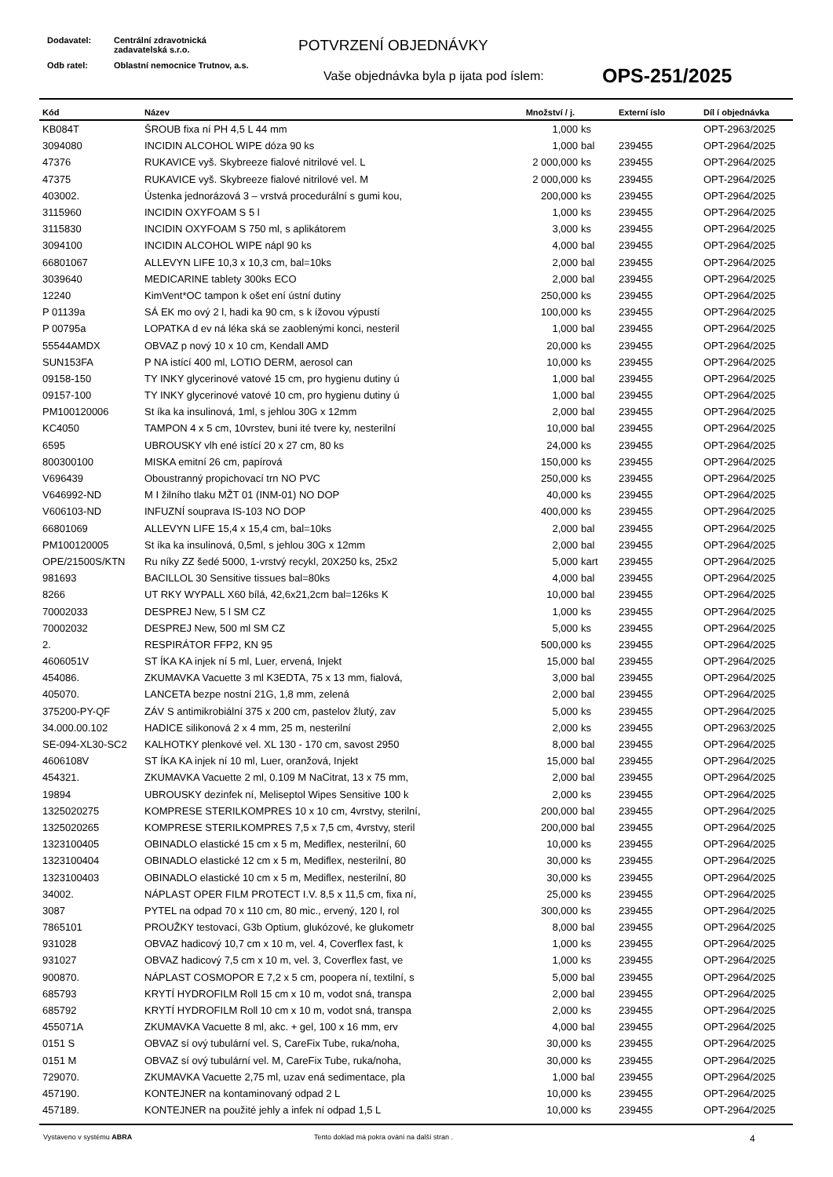Dodavatel: Centrální zdravotnická
zadavatelská s.r.o.
Odb ratel: Oblastní nemocnice Trutnov, a.s.
POTVRZENÍ OBJEDNÁVKY
Vaše objednávka byla p ijata pod íslem:
OPS-251/2025
| Kód | Název | Množství / j. | | Externí íslo | Díl í objednávka |
| --- | --- | --- | --- | --- | --- |
| KB084T | ŠROUB fixa ní PH 4,5 L 44 mm | 1,000 | ks | | OPT-2963/2025 |
| 3094080 | INCIDIN ALCOHOL WIPE dóza 90 ks | 1,000 | bal | 239455 | OPT-2964/2025 |
| 47376 | RUKAVICE vyš. Skybreeze fialové nitrilové vel. L | 2 000,000 | ks | 239455 | OPT-2964/2025 |
| 47375 | RUKAVICE vyš. Skybreeze fialové nitrilové vel. M | 2 000,000 | ks | 239455 | OPT-2964/2025 |
| 403002. | Ústenka jednorázová 3 – vrstvá procedurální s gumi kou, | 200,000 | ks | 239455 | OPT-2964/2025 |
| 3115960 | INCIDIN OXYFOAM S 5 l | 1,000 | ks | 239455 | OPT-2964/2025 |
| 3115830 | INCIDIN OXYFOAM S 750 ml, s aplikátorem | 3,000 | ks | 239455 | OPT-2964/2025 |
| 3094100 | INCIDIN ALCOHOL WIPE nápl 90 ks | 4,000 | bal | 239455 | OPT-2964/2025 |
| 66801067 | ALLEVYN LIFE 10,3 x 10,3 cm, bal=10ks | 2,000 | bal | 239455 | OPT-2964/2025 |
| 3039640 | MEDICARINE tablety 300ks ECO | 2,000 | bal | 239455 | OPT-2964/2025 |
| 12240 | KimVent*OC tampon k ošet ení ústní dutiny | 250,000 | ks | 239455 | OPT-2964/2025 |
| P 01139a | SÁ EK mo ový 2 l, hadi ka 90 cm, s k ížovou výpustí | 100,000 | ks | 239455 | OPT-2964/2025 |
| P 00795a | LOPATKA d ev ná léka ská se zaoblenými konci, nesteril | 1,000 | bal | 239455 | OPT-2964/2025 |
| 55544AMDX | OBVAZ p nový 10 x 10 cm, Kendall AMD | 20,000 | ks | 239455 | OPT-2964/2025 |
| SUN153FA | P NA istící 400 ml, LOTIO DERM, aerosol can | 10,000 | ks | 239455 | OPT-2964/2025 |
| 09158-150 | TY INKY glycerinové vatové 15 cm, pro hygienu dutiny ú | 1,000 | bal | 239455 | OPT-2964/2025 |
| 09157-100 | TY INKY glycerinové vatové 10 cm, pro hygienu dutiny ú | 1,000 | bal | 239455 | OPT-2964/2025 |
| PM100120006 | St íka ka insulinová, 1ml, s jehlou 30G x 12mm | 2,000 | bal | 239455 | OPT-2964/2025 |
| KC4050 | TAMPON 4 x 5 cm, 10vrstev, buni ité tvere ky, nesterilní | 10,000 | bal | 239455 | OPT-2964/2025 |
| 6595 | UBROUSKY vlh ené istící 20 x 27 cm, 80 ks | 24,000 | ks | 239455 | OPT-2964/2025 |
| 800300100 | MISKA emitní 26 cm, papírová | 150,000 | ks | 239455 | OPT-2964/2025 |
| V696439 | Oboustranný propichovací trn NO PVC | 250,000 | ks | 239455 | OPT-2964/2025 |
| V646992-ND | M I žilního tlaku MŽT 01 (INM-01) NO DOP | 40,000 | ks | 239455 | OPT-2964/2025 |
| V606103-ND | INFUZNÍ souprava IS-103 NO DOP | 400,000 | ks | 239455 | OPT-2964/2025 |
| 66801069 | ALLEVYN LIFE 15,4 x 15,4 cm, bal=10ks | 2,000 | bal | 239455 | OPT-2964/2025 |
| PM100120005 | St íka ka insulinová, 0,5ml, s jehlou 30G x 12mm | 2,000 | bal | 239455 | OPT-2964/2025 |
| OPE/21500S/KTN | Ru níky ZZ šedé 5000, 1-vrstvý recykl, 20X250 ks, 25x2 | 5,000 | kart | 239455 | OPT-2964/2025 |
| 981693 | BACILLOL 30 Sensitive tissues bal=80ks | 4,000 | bal | 239455 | OPT-2964/2025 |
| 8266 | UT RKY WYPALL X60 bílá, 42,6x21,2cm bal=126ks K | 10,000 | bal | 239455 | OPT-2964/2025 |
| 70002033 | DESPREJ New, 5 l SM CZ | 1,000 | ks | 239455 | OPT-2964/2025 |
| 70002032 | DESPREJ New, 500 ml SM CZ | 5,000 | ks | 239455 | OPT-2964/2025 |
| 2. | RESPIRÁTOR FFP2, KN 95 | 500,000 | ks | 239455 | OPT-2964/2025 |
| 4606051V | ST ÍKA KA injek ní 5 ml, Luer, ervená, Injekt | 15,000 | bal | 239455 | OPT-2964/2025 |
| 454086. | ZKUMAVKA Vacuette 3 ml K3EDTA, 75 x 13 mm, fialová, | 3,000 | bal | 239455 | OPT-2964/2025 |
| 405070. | LANCETA bezpe nostní 21G, 1,8 mm, zelená | 2,000 | bal | 239455 | OPT-2964/2025 |
| 375200-PY-QF | ZÁV S antimikrobiální 375 x 200 cm, pastelov žlutý, zav | 5,000 | ks | 239455 | OPT-2964/2025 |
| 34.000.00.102 | HADICE silikonová 2 x 4 mm, 25 m, nesterilní | 2,000 | ks | 239455 | OPT-2963/2025 |
| SE-094-XL30-SC2 | KALHOTKY plenkové vel. XL 130 - 170 cm, savost 2950 | 8,000 | bal | 239455 | OPT-2964/2025 |
| 4606108V | ST ÍKA KA injek ní 10 ml, Luer, oranžová, Injekt | 15,000 | bal | 239455 | OPT-2964/2025 |
| 454321. | ZKUMAVKA Vacuette 2 ml, 0.109 M NaCitrat, 13 x 75 mm, | 2,000 | bal | 239455 | OPT-2964/2025 |
| 19894 | UBROUSKY dezinfek ní, Meliseptol Wipes Sensitive 100 k | 2,000 | ks | 239455 | OPT-2964/2025 |
| 1325020275 | KOMPRESE STERILKOMPRES 10 x 10 cm, 4vrstvy, sterilní, | 200,000 | bal | 239455 | OPT-2964/2025 |
| 1325020265 | KOMPRESE STERILKOMPRES 7,5 x 7,5 cm, 4vrstvy, steril | 200,000 | bal | 239455 | OPT-2964/2025 |
| 1323100405 | OBINADLO elastické 15 cm x 5 m, Mediflex, nesterilní, 60 | 10,000 | ks | 239455 | OPT-2964/2025 |
| 1323100404 | OBINADLO elastické 12 cm x 5 m, Mediflex, nesterilní, 80 | 30,000 | ks | 239455 | OPT-2964/2025 |
| 1323100403 | OBINADLO elastické 10 cm x 5 m, Mediflex, nesterilní, 80 | 30,000 | ks | 239455 | OPT-2964/2025 |
| 34002. | NÁPLAST OPER FILM PROTECT I.V. 8,5 x 11,5 cm, fixa ní, | 25,000 | ks | 239455 | OPT-2964/2025 |
| 3087 | PYTEL na odpad 70 x 110 cm, 80 mic., ervený, 120 l, rol | 300,000 | ks | 239455 | OPT-2964/2025 |
| 7865101 | PROUŽKY testovací, G3b Optium, glukózové, ke glukometr | 8,000 | bal | 239455 | OPT-2964/2025 |
| 931028 | OBVAZ hadicový 10,7 cm x 10 m, vel. 4, Coverflex fast, k | 1,000 | ks | 239455 | OPT-2964/2025 |
| 931027 | OBVAZ hadicový 7,5 cm x 10 m, vel. 3, Coverflex fast, ve | 1,000 | ks | 239455 | OPT-2964/2025 |
| 900870. | NÁPLAST COSMOPOR E 7,2 x 5 cm, poopera ní, textilní, s | 5,000 | bal | 239455 | OPT-2964/2025 |
| 685793 | KRYTÍ HYDROFILM Roll 15 cm x 10 m, vodot sná, transpa | 2,000 | bal | 239455 | OPT-2964/2025 |
| 685792 | KRYTÍ HYDROFILM Roll 10 cm x 10 m, vodot sná, transpa | 2,000 | ks | 239455 | OPT-2964/2025 |
| 455071A | ZKUMAVKA Vacuette 8 ml, akc. + gel, 100 x 16 mm, erv | 4,000 | bal | 239455 | OPT-2964/2025 |
| 0151 S | OBVAZ sí ový tubulární vel. S, CareFix Tube, ruka/noha, | 30,000 | ks | 239455 | OPT-2964/2025 |
| 0151 M | OBVAZ sí ový tubulární vel. M, CareFix Tube, ruka/noha, | 30,000 | ks | 239455 | OPT-2964/2025 |
| 729070. | ZKUMAVKA Vacuette 2,75 ml, uzav ená sedimentace, pla | 1,000 | bal | 239455 | OPT-2964/2025 |
| 457190. | KONTEJNER na kontaminovaný odpad 2 L | 10,000 | ks | 239455 | OPT-2964/2025 |
| 457189. | KONTEJNER na použité jehly a infek ní odpad 1,5 L | 10,000 | ks | 239455 | OPT-2964/2025 |
Vystaveno v systému ABRA Tento doklad má pokra ování na další stran . 4